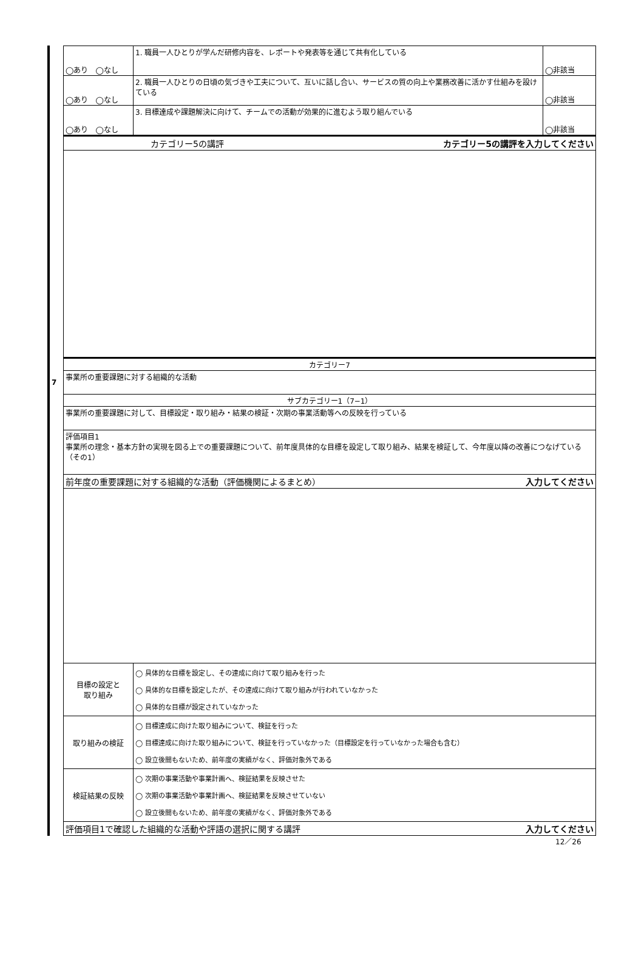| | ◯あり ◯なし | 1. 職員一人ひとりが学んだ研修内容を、レポートや発表等を通じて共有化している | ◯非該当 |
| | ◯あり ◯なし | 2. 職員一人ひとりの日頃の気づきや工夫について、互いに話し合い、サービスの質の向上や業務改善に活かす仕組みを設けている | ◯非該当 |
| | ◯あり ◯なし | 3. 目標達成や課題解決に向けて、チームでの活動が効果的に進むよう取り組んでいる | ◯非該当 |
| | カテゴリー5の講評 カテゴリー5の講評を入力してください | | |
| | カテゴリー7 | | |
| 7 | 事業所の重要課題に対する組織的な活動 | | |
| | サブカテゴリー1（7−1） | | |
| | 事業所の重要課題に対して、目標設定・取り組み・結果の検証・次期の事業活動等への反映を行っている | | |
| | 評価項目1 事業所の理念・基本方針の実現を図る上での重要課題について、前年度具体的な目標を設定して取り組み、結果を検証して、今年度以降の改善につなげている（その1） | | |
| | 前年度の重要課題に対する組織的な活動（評価機関によるまとめ） 入力してください | | |
| | 目標の設定と 取り組み | ◯ 具体的な目標を設定し、その達成に向けて取り組みを行った ◯ 具体的な目標を設定したが、その達成に向けて取り組みが行われていなかった ◯ 具体的な目標が設定されていなかった | |
| | 取り組みの検証 | ◯ 目標達成に向けた取り組みについて、検証を行った ◯ 目標達成に向けた取り組みについて、検証を行っていなかった（目標設定を行っていなかった場合も含む） ◯ 設立後間もないため、前年度の実績がなく、評価対象外である | |
| | 検証結果の反映 | ◯ 次期の事業活動や事業計画へ、検証結果を反映させた ◯ 次期の事業活動や事業計画へ、検証結果を反映させていない ◯ 設立後間もないため、前年度の実績がなく、評価対象外である | |
| | 評価項目1で確認した組織的な活動や評語の選択に関する講評 入力してください | | |
12／26